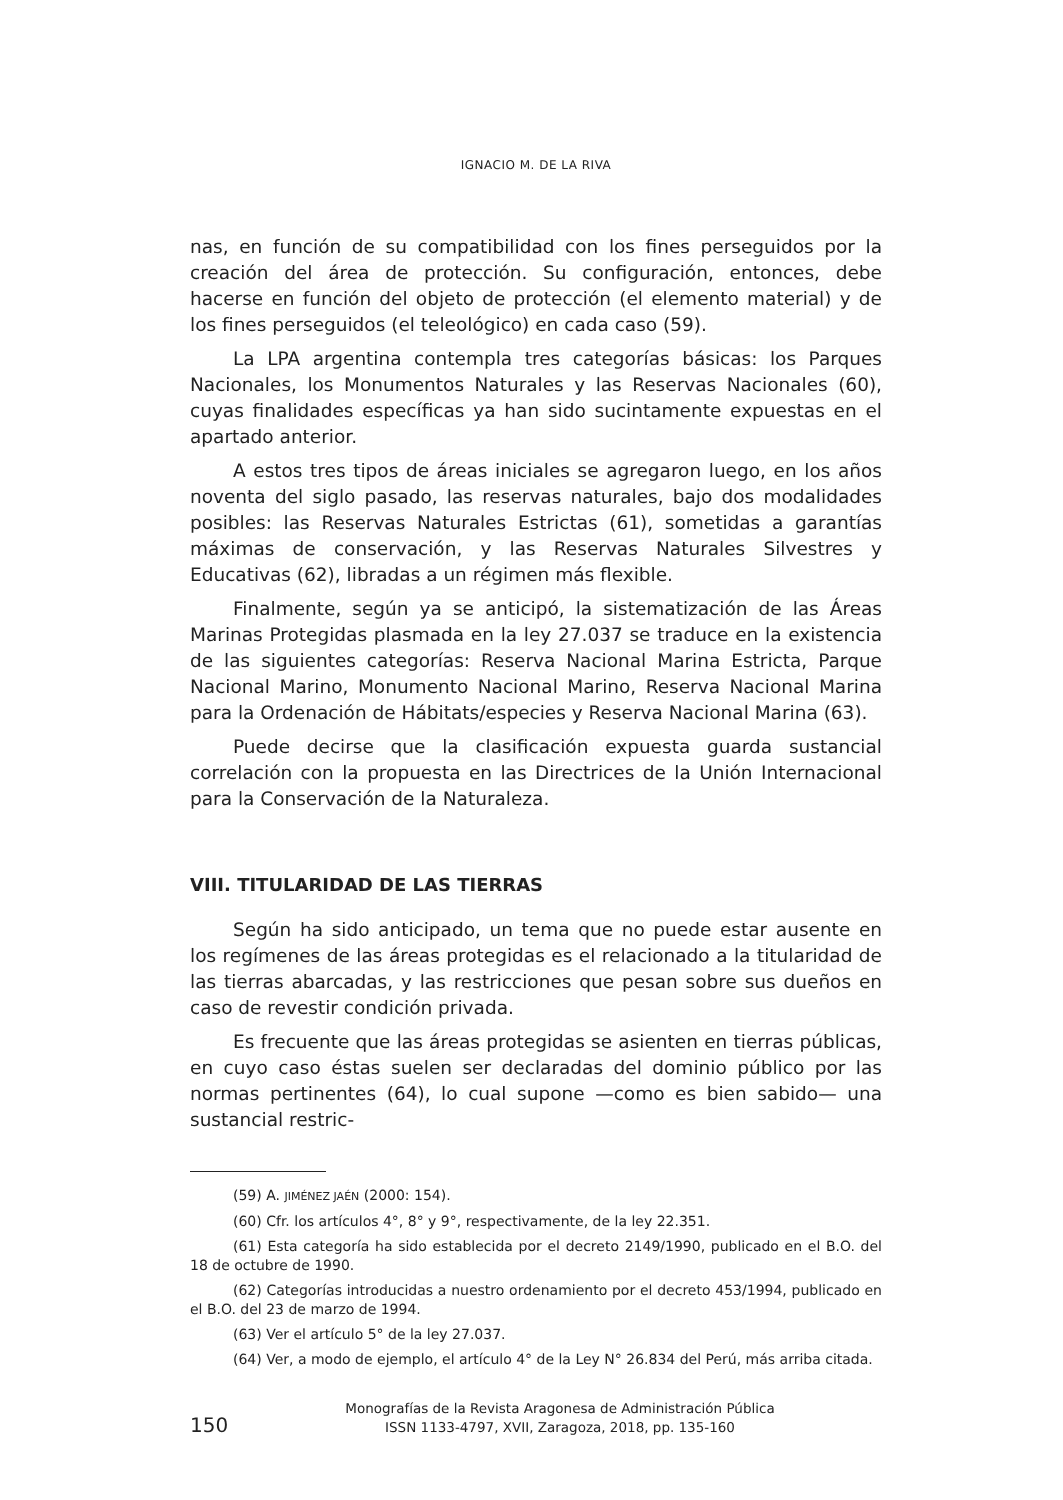IGNACIO M. DE LA RIVA
nas, en función de su compatibilidad con los fines perseguidos por la creación del área de protección. Su configuración, entonces, debe hacerse en función del objeto de protección (el elemento material) y de los fines perseguidos (el teleológico) en cada caso (59).
La LPA argentina contempla tres categorías básicas: los Parques Nacionales, los Monumentos Naturales y las Reservas Nacionales (60), cuyas finalidades específicas ya han sido sucintamente expuestas en el apartado anterior.
A estos tres tipos de áreas iniciales se agregaron luego, en los años noventa del siglo pasado, las reservas naturales, bajo dos modalidades posibles: las Reservas Naturales Estrictas (61), sometidas a garantías máximas de conservación, y las Reservas Naturales Silvestres y Educativas (62), libradas a un régimen más flexible.
Finalmente, según ya se anticipó, la sistematización de las Áreas Marinas Protegidas plasmada en la ley 27.037 se traduce en la existencia de las siguientes categorías: Reserva Nacional Marina Estricta, Parque Nacional Marino, Monumento Nacional Marino, Reserva Nacional Marina para la Ordenación de Hábitats/especies y Reserva Nacional Marina (63).
Puede decirse que la clasificación expuesta guarda sustancial correlación con la propuesta en las Directrices de la Unión Internacional para la Conservación de la Naturaleza.
VIII. TITULARIDAD DE LAS TIERRAS
Según ha sido anticipado, un tema que no puede estar ausente en los regímenes de las áreas protegidas es el relacionado a la titularidad de las tierras abarcadas, y las restricciones que pesan sobre sus dueños en caso de revestir condición privada.
Es frecuente que las áreas protegidas se asienten en tierras públicas, en cuyo caso éstas suelen ser declaradas del dominio público por las normas pertinentes (64), lo cual supone —como es bien sabido— una sustancial restric-
(59) A. JIMÉNEZ JAÉN (2000: 154).
(60) Cfr. los artículos 4°, 8° y 9°, respectivamente, de la ley 22.351.
(61) Esta categoría ha sido establecida por el decreto 2149/1990, publicado en el B.O. del 18 de octubre de 1990.
(62) Categorías introducidas a nuestro ordenamiento por el decreto 453/1994, publicado en el B.O. del 23 de marzo de 1994.
(63) Ver el artículo 5° de la ley 27.037.
(64) Ver, a modo de ejemplo, el artículo 4° de la Ley N° 26.834 del Perú, más arriba citada.
150
Monografías de la Revista Aragonesa de Administración Pública
ISSN 1133-4797, XVII, Zaragoza, 2018, pp. 135-160